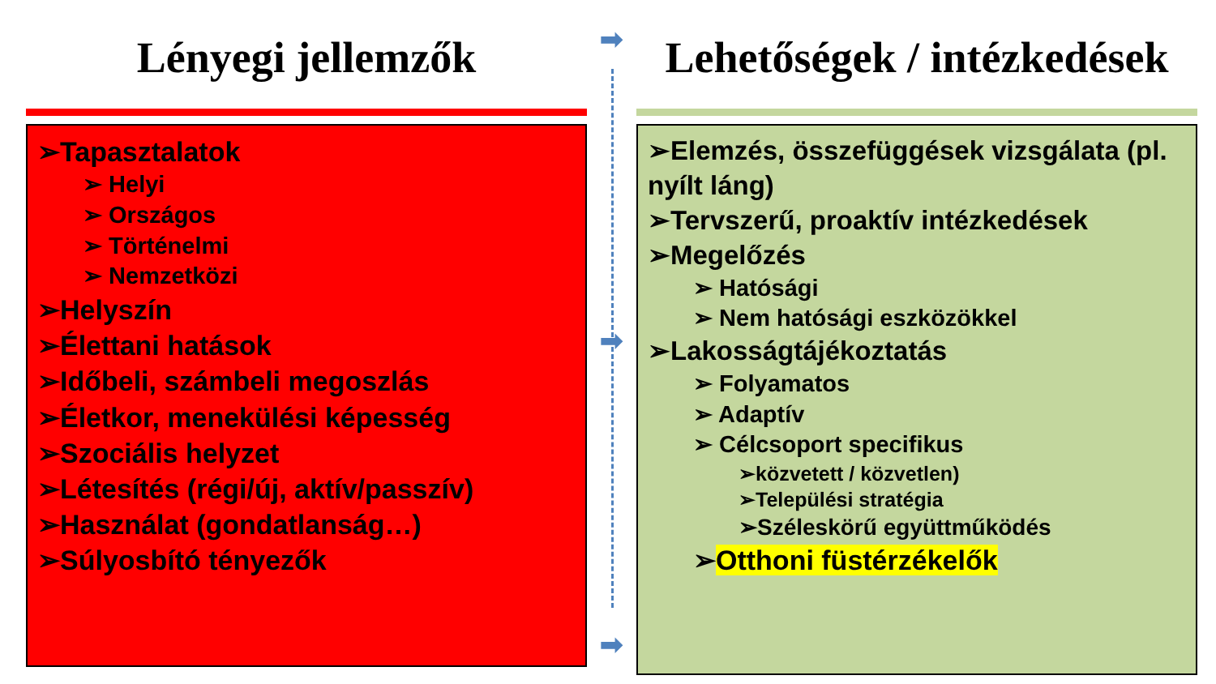➡
➡
➡
Lényegi jellemzők
➢Tapasztalatok
➢ Helyi
➢ Országos
➢ Történelmi
➢ Nemzetközi
➢Helyszín
➢Élettani hatások
➢Időbeli, számbeli megoszlás
➢Életkor, menekülési képesség
➢Szociális helyzet
➢Létesítés (régi/új, aktív/passzív)
➢Használat (gondatlanság…)
➢Súlyosbító tényezők
Lehetőségek / intézkedések
➢Elemzés, összefüggések vizsgálata (pl. nyílt láng)
➢Tervszerű, proaktív intézkedések
➢Megelőzés
➢ Hatósági
➢ Nem hatósági eszközökkel
➢Lakosságtájékoztatás
➢ Folyamatos
➢ Adaptív
➢ Célcsoport specifikus
➢közvetett / közvetlen)
➢Települési stratégia
➢Széleskörű együttműködés
➢Otthoni füstérzékelők